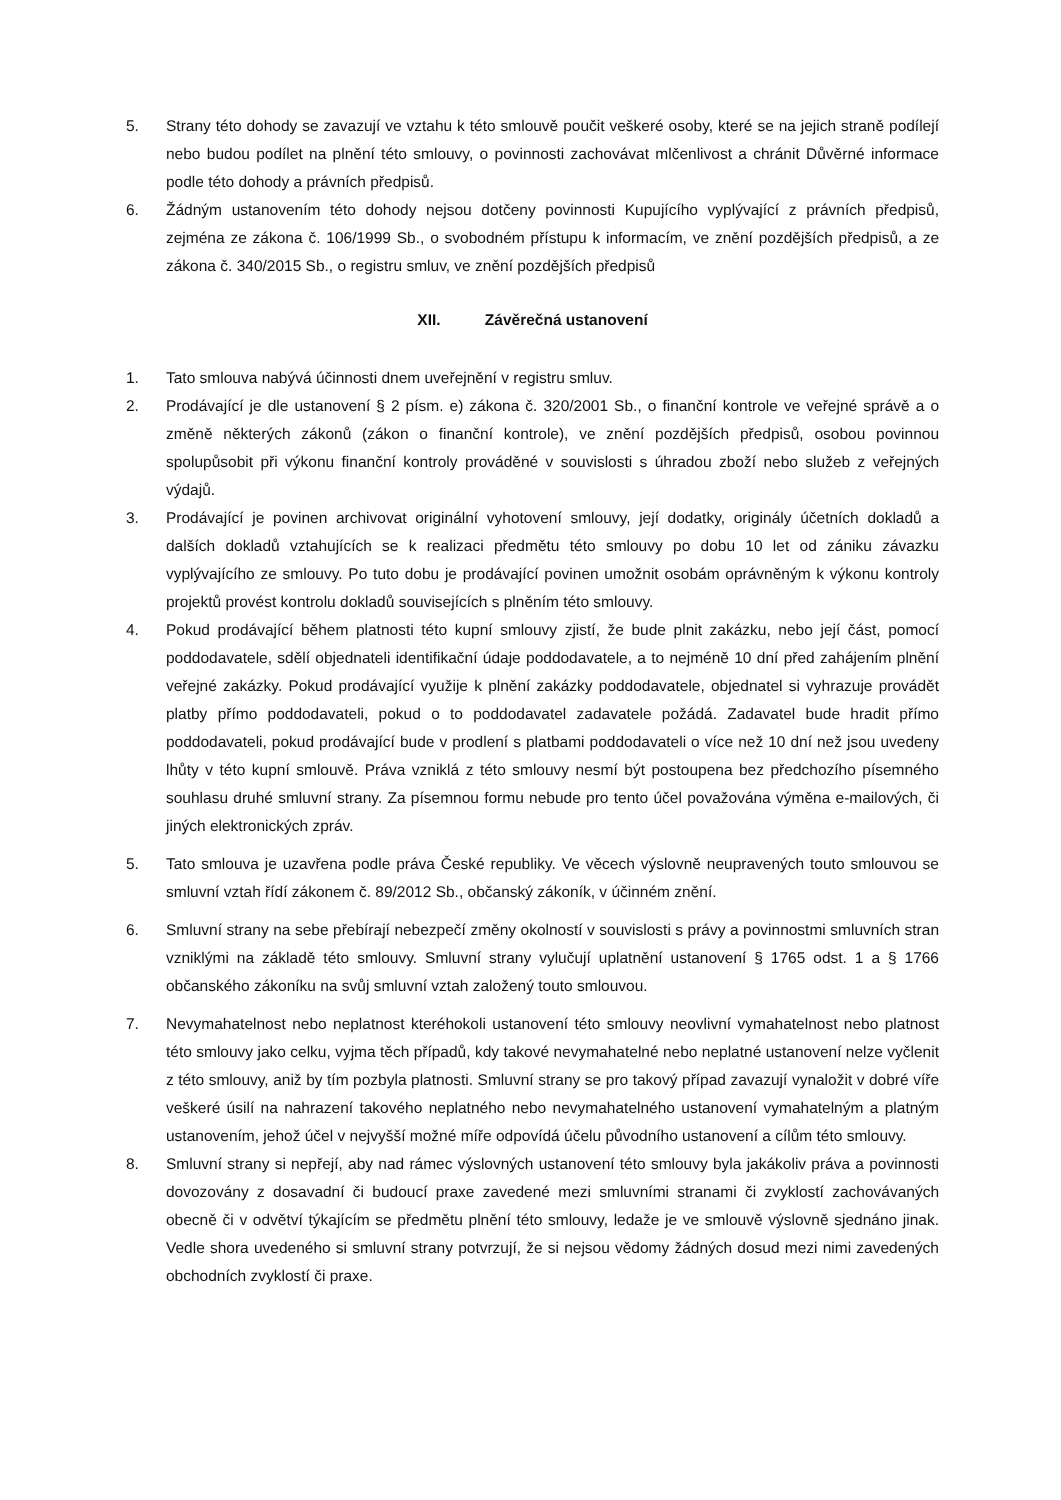5. Strany této dohody se zavazují ve vztahu k této smlouvě poučit veškeré osoby, které se na jejich straně podílejí nebo budou podílet na plnění této smlouvy, o povinnosti zachovávat mlčenlivost a chránit Důvěrné informace podle této dohody a právních předpisů.
6. Žádným ustanovením této dohody nejsou dotčeny povinnosti Kupujícího vyplývající z právních předpisů, zejména ze zákona č. 106/1999 Sb., o svobodném přístupu k informacím, ve znění pozdějších předpisů, a ze zákona č. 340/2015 Sb., o registru smluv, ve znění pozdějších předpisů
XII. Závěrečná ustanovení
1. Tato smlouva nabývá účinnosti dnem uveřejnění v registru smluv.
2. Prodávající je dle ustanovení § 2 písm. e) zákona č. 320/2001 Sb., o finanční kontrole ve veřejné správě a o změně některých zákonů (zákon o finanční kontrole), ve znění pozdějších předpisů, osobou povinnou spolupůsobit při výkonu finanční kontroly prováděné v souvislosti s úhradou zboží nebo služeb z veřejných výdajů.
3. Prodávající je povinen archivovat originální vyhotovení smlouvy, její dodatky, originály účetních dokladů a dalších dokladů vztahujících se k realizaci předmětu této smlouvy po dobu 10 let od zániku závazku vyplývajícího ze smlouvy. Po tuto dobu je prodávající povinen umožnit osobám oprávněným k výkonu kontroly projektů provést kontrolu dokladů souvisejících s plněním této smlouvy.
4. Pokud prodávající během platnosti této kupní smlouvy zjistí, že bude plnit zakázku, nebo její část, pomocí poddodavatele, sdělí objednateli identifikační údaje poddodavatele, a to nejméně 10 dní před zahájením plnění veřejné zakázky. Pokud prodávající využije k plnění zakázky poddodavatele, objednatel si vyhrazuje provádět platby přímo poddodavateli, pokud o to poddodavatel zadavatele požádá. Zadavatel bude hradit přímo poddodavateli, pokud prodávající bude v prodlení s platbami poddodavateli o více než 10 dní než jsou uvedeny lhůty v této kupní smlouvě. Práva vzniklá z této smlouvy nesmí být postoupena bez předchozího písemného souhlasu druhé smluvní strany. Za písemnou formu nebude pro tento účel považována výměna e-mailových, či jiných elektronických zpráv.
5. Tato smlouva je uzavřena podle práva České republiky. Ve věcech výslovně neupravených touto smlouvou se smluvní vztah řídí zákonem č. 89/2012 Sb., občanský zákoník, v účinném znění.
6. Smluvní strany na sebe přebírají nebezpečí změny okolností v souvislosti s právy a povinnostmi smluvních stran vzniklými na základě této smlouvy. Smluvní strany vylučují uplatnění ustanovení § 1765 odst. 1 a § 1766 občanského zákoníku na svůj smluvní vztah založený touto smlouvou.
7. Nevymahatelnost nebo neplatnost kteréhokoli ustanovení této smlouvy neovlivní vymahatelnost nebo platnost této smlouvy jako celku, vyjma těch případů, kdy takové nevymahatelné nebo neplatné ustanovení nelze vyčlenit z této smlouvy, aniž by tím pozbyla platnosti. Smluvní strany se pro takový případ zavazují vynaložit v dobré víře veškeré úsilí na nahrazení takového neplatného nebo nevymahatelného ustanovení vymahatelným a platným ustanovením, jehož účel v nejvyšší možné míře odpovídá účelu původního ustanovení a cílům této smlouvy.
8. Smluvní strany si nepřejí, aby nad rámec výslovných ustanovení této smlouvy byla jakákoliv práva a povinnosti dovozovány z dosavadní či budoucí praxe zavedené mezi smluvními stranami či zvyklostí zachovávaných obecně či v odvětví týkajícím se předmětu plnění této smlouvy, ledaže je ve smlouvě výslovně sjednáno jinak. Vedle shora uvedeného si smluvní strany potvrzují, že si nejsou vědomy žádných dosud mezi nimi zavedených obchodních zvyklostí či praxe.